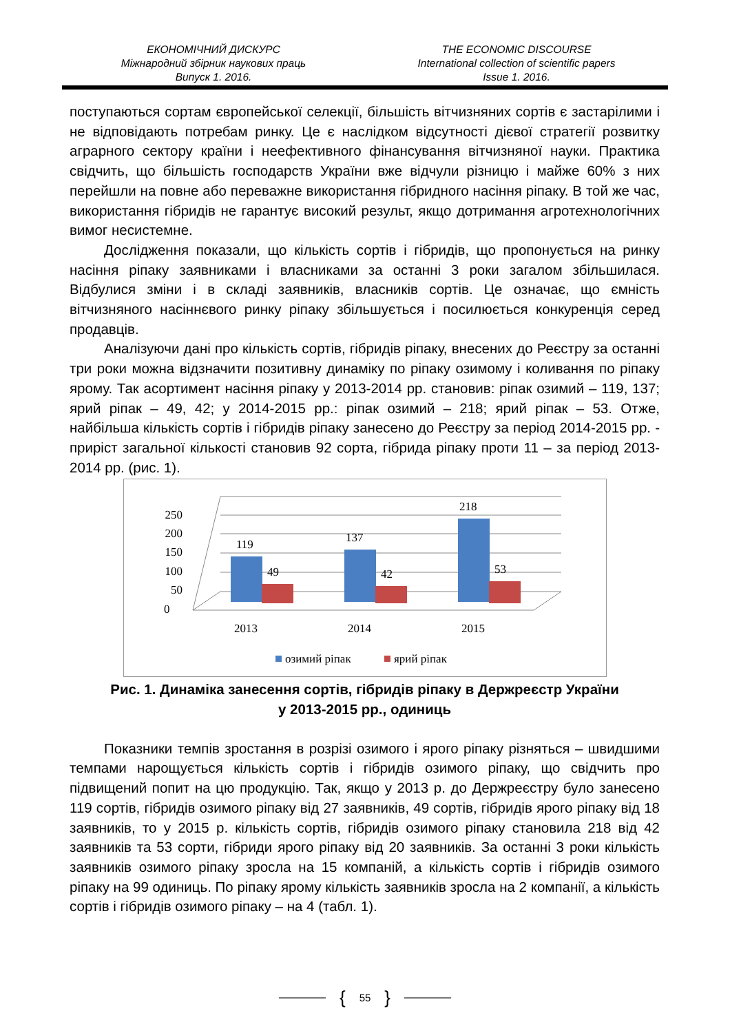ЕКОНОМІЧНИЙ ДИСКУРС
Міжнародний збірник наукових праць
Випуск 1. 2016.
THE ECONOMIC DISCOURSE
International collection of scientific papers
Issue 1. 2016.
поступаються сортам європейської селекції, більшість вітчизняних сортів є застарілими і не відповідають потребам ринку. Це є наслідком відсутності дієвої стратегії розвитку аграрного сектору країни і неефективного фінансування вітчизняної науки. Практика свідчить, що більшість господарств України вже відчули різницю і майже 60% з них перейшли на повне або переважне використання гібридного насіння ріпаку. В той же час, використання гібридів не гарантує високий результ, якщо дотримання агротехнологічних вимог несистемне.
Дослідження показали, що кількість сортів і гібридів, що пропонується на ринку насіння ріпаку заявниками і власниками за останні 3 роки загалом збільшилася. Відбулися зміни і в складі заявників, власників сортів. Це означає, що ємність вітчизняного насіннєвого ринку ріпаку збільшується і посилюється конкуренція серед продавців.
Аналізуючи дані про кількість сортів, гібридів ріпаку, внесених до Реєстру за останні три роки можна відзначити позитивну динаміку по ріпаку озимому і коливання по ріпаку ярому. Так асортимент насіння ріпаку у 2013-2014 рр. становив: ріпак озимий – 119, 137; ярий ріпак – 49, 42; у 2014-2015 рр.: ріпак озимий – 218; ярий ріпак – 53. Отже, найбільша кількість сортів і гібридів ріпаку занесено до Реєстру за період 2014-2015 рр. - приріст загальної кількості становив 92 сорта, гібрида ріпаку проти 11 – за період 2013-2014 рр. (рис. 1).
0
50
100
150
200
250
119
49
137
42
218
53
2013
2014
2015
озимий ріпак
ярий ріпак
Рис. 1. Динаміка занесення сортів, гібридів ріпаку в Держреєстр України
у 2013-2015 рр., одиниць
Показники темпів зростання в розрізі озимого і ярого ріпаку різняться – швидшими темпами нарощується кількість сортів і гібридів озимого ріпаку, що свідчить про підвищений попит на цю продукцію. Так, якщо у 2013 р. до Держреєстру було занесено 119 сортів, гібридів озимого ріпаку від 27 заявників, 49 сортів, гібридів ярого ріпаку від 18 заявників, то у 2015 р. кількість сортів, гібридів озимого ріпаку становила 218 від 42 заявників та 53 сорти, гібриди ярого ріпаку від 20 заявників. За останні 3 роки кількість заявників озимого ріпаку зросла на 15 компаній, а кількість сортів і гібридів озимого ріпаку на 99 одиниць. По ріпаку ярому кількість заявників зросла на 2 компанії, а кількість сортів і гібридів озимого ріпаку – на 4 (табл. 1).
{ 55 }